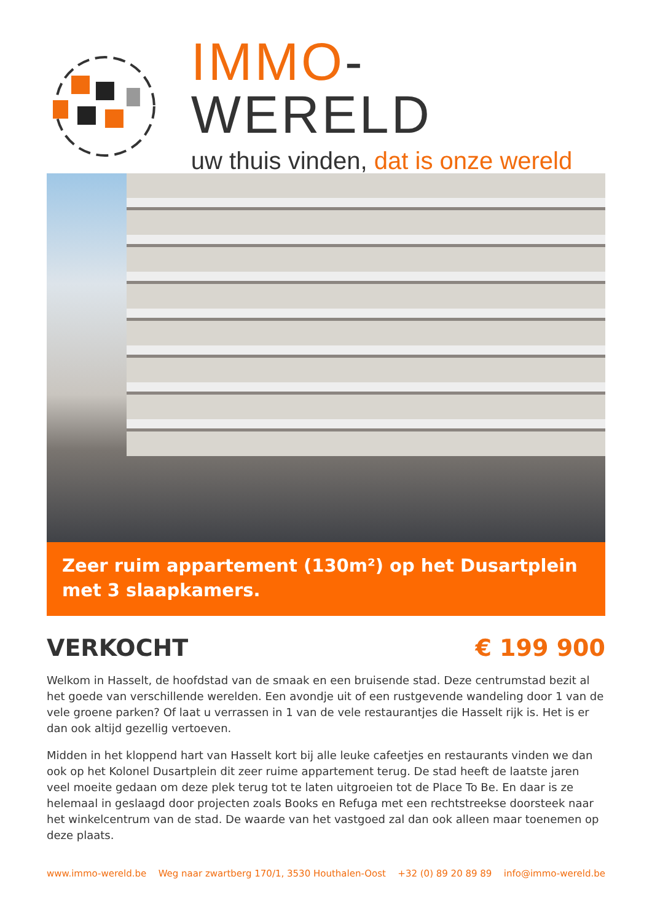IMMO-WERELD
uw thuis vinden, dat is onze wereld
Zeer ruim appartement (130m²) op het Dusartplein met 3 slaapkamers.
VERKOCHT € 199 900
Welkom in Hasselt, de hoofdstad van de smaak en een bruisende stad. Deze centrumstad bezit al het goede van verschillende werelden. Een avondje uit of een rustgevende wandeling door 1 van de vele groene parken? Of laat u verrassen in 1 van de vele restaurantjes die Hasselt rijk is. Het is er dan ook altijd gezellig vertoeven.
Midden in het kloppend hart van Hasselt kort bij alle leuke cafeetjes en restaurants vinden we dan ook op het Kolonel Dusartplein dit zeer ruime appartement terug. De stad heeft de laatste jaren veel moeite gedaan om deze plek terug tot te laten uitgroeien tot de Place To Be. En daar is ze helemaal in geslaagd door projecten zoals Books en Refuga met een rechtstreekse doorsteek naar het winkelcentrum van de stad. De waarde van het vastgoed zal dan ook alleen maar toenemen op deze plaats.
www.immo-wereld.be Weg naar zwartberg 170/1, 3530 Houthalen-Oost +32 (0) 89 20 89 89 info@immo-wereld.be